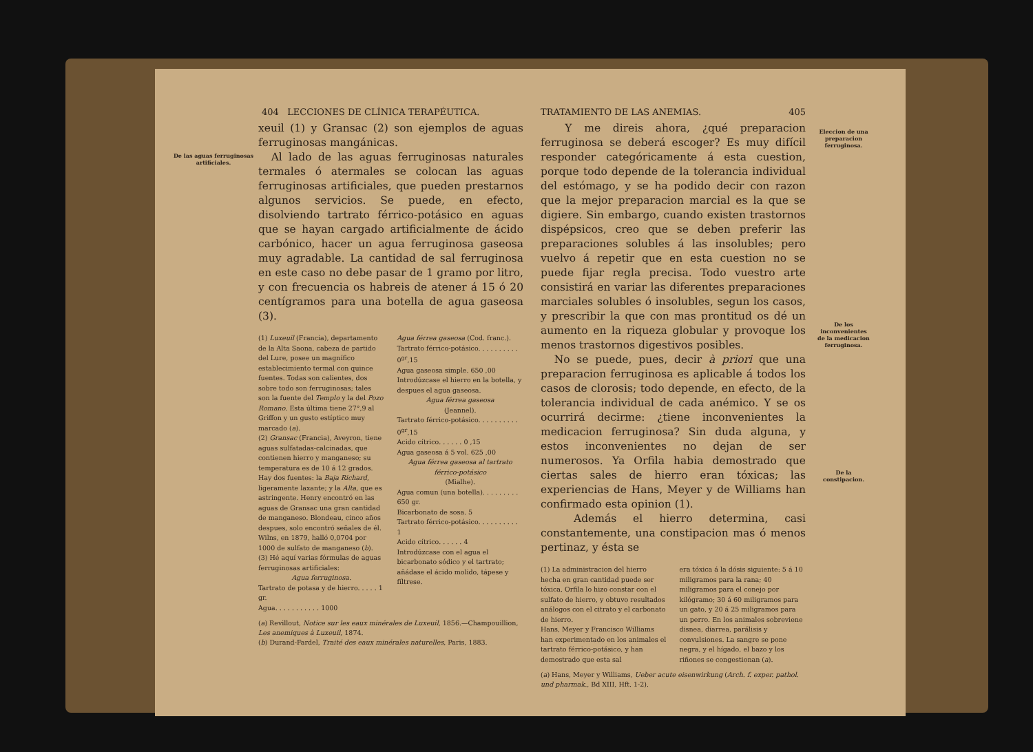404 LECCIONES DE CLÍNICA TERAPÉUTICA.
De las aguas ferruginosas artificiales.
xeuil (1) y Gransac (2) son ejemplos de aguas ferruginosas mangánicas.
Al lado de las aguas ferruginosas naturales termales ó atermales se colocan las aguas ferruginosas artificiales, que pueden prestarnos algunos servicios. Se puede, en efecto, disolviendo tartrato férrico-potásico en aguas que se hayan cargado artificialmente de ácido carbónico, hacer un agua ferruginosa gaseosa muy agradable. La cantidad de sal ferruginosa en este caso no debe pasar de 1 gramo por litro, y con frecuencia os habreis de atener á 15 ó 20 centígramos para una botella de agua gaseosa (3).
(1) Luxeuil (Francia), departamento de la Alta Saona, cabeza de partido del Lure, posee un magnífico establecimiento termal con quince fuentes. Todas son calientes, dos sobre todo son ferruginosas; tales son la fuente del Templo y la del Pozo Romano. Esta última tiene 27°,9 al Griffon y un gusto estíptico muy marcado (a).
(2) Gransac (Francia), Aveyron, tiene aguas sulfatadas-calcinadas, que contienen hierro y manganeso; su temperatura es de 10 á 12 grados. Hay dos fuentes: la Baja Richard, ligeramente laxante; y la Alta, que es astringente. Henry encontró en las aguas de Gransac una gran cantidad de manganeso. Blondeau, cinco años despues, solo encontró señales de él. Wilns, en 1879, halló 0,0704 por 1000 de sulfato de manganeso (b).
(3) Hé aquí varias fórmulas de aguas ferruginosas artificiales:
Agua ferruginosa.Tartrato de potasa y de hierro. . . . . 1 gr.
Agua. . . . . . . . . . . 1000
Agua férrea gaseosa (Cod. franc.).
Tartrato férrico-potásico. . . . . . . . . . 0<sup>gr</sup>,15
Agua gaseosa simple. 650 ,00
Introdúzcase el hierro en la botella, y despues el agua gaseosa.
Agua férrea gaseosa
(Jeannel).Tartrato férrico-potásico. . . . . . . . . . 0<sup>gr</sup>,15
Acido cítrico. . . . . . 0 ,15
Agua gaseosa á 5 vol. 625 ,00
Agua férrea gaseosa al tartrato férrico-potásico
(Mialhe).Agua comun (una botella). . . . . . . . . 650 gr.
Bicarbonato de sosa. 5
Tartrato férrico-potásico. . . . . . . . . . 1
Acido cítrico. . . . . . 4
Introdúzcase con el agua el bicarbonato sódico y el tartrato; añádase el ácido molido, tápese y fíltrese.
(a) Revillout, Notice sur les eaux minérales de Luxeuil, 1856.—Champouillion, Les anemiques à Luxeuil, 1874.
(b) Durand-Fardel, Traité des eaux minérales naturelles, Paris, 1883.
TRATAMIENTO DE LAS ANEMIAS. 405
Y me direis ahora, ¿qué preparacion ferruginosa se deberá escoger? Es muy difícil responder categóricamente á esta cuestion, porque todo depende de la tolerancia individual del estómago, y se ha podido decir con razon que la mejor preparacion marcial es la que se digiere. Sin embargo, cuando existen trastornos dispépsicos, creo que se deben preferir las preparaciones solubles á las insolubles; pero vuelvo á repetir que en esta cuestion no se puede fijar regla precisa. Todo vuestro arte consistirá en variar las diferentes preparaciones marciales solubles ó insolubles, segun los casos, y prescribir la que con mas prontitud os dé un aumento en la riqueza globular y provoque los menos trastornos digestivos posibles.
No se puede, pues, decir à priori que una preparacion ferruginosa es aplicable á todos los casos de clorosis; todo depende, en efecto, de la tolerancia individual de cada anémico. Y se os ocurrirá decirme: ¿tiene inconvenientes la medicacion ferruginosa? Sin duda alguna, y estos inconvenientes no dejan de ser numerosos. Ya Orfila habia demostrado que ciertas sales de hierro eran tóxicas; las experiencias de Hans, Meyer y de Williams han confirmado esta opinion (1).
Además el hierro determina, casi constantemente, una constipacion mas ó menos pertinaz, y ésta se
(1) La administracion del hierro hecha en gran cantidad puede ser tóxica. Orfila lo hizo constar con el sulfato de hierro, y obtuvo resultados análogos con el citrato y el carbonato de hierro.
Hans, Meyer y Francisco Williams han experimentado en los animales el tartrato férrico-potásico, y han demostrado que esta sal
era tóxica á la dósis siguiente: 5 á 10 miligramos para la rana; 40 miligramos para el conejo por kilógramo; 30 á 60 miligramos para un gato, y 20 á 25 miligramos para un perro. En los animales sobreviene disnea, diarrea, parálisis y convulsiones. La sangre se pone negra, y el hígado, el bazo y los riñones se congestionan (a).
(a) Hans, Meyer y Williams, Ueber acute eisenwirkung (Arch. f. exper. pathol. und pharmak., Bd XIII, Hft. 1-2).
Eleccion de una preparacion ferruginosa.
De los inconvenientes de la medicacion ferruginosa.
De la constipacion.